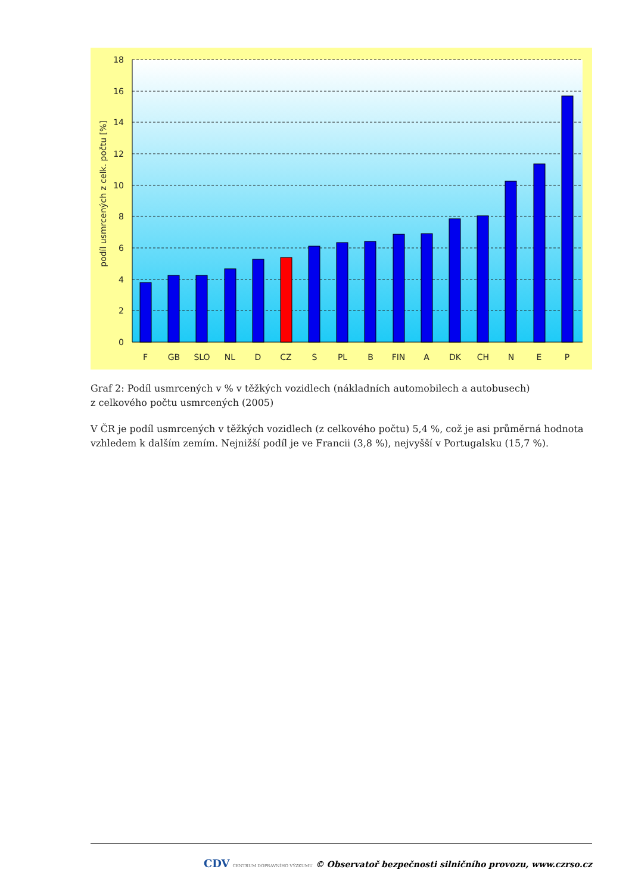18
16
14
12
10
8
6
4
2
0
podíl usmrcených z celk. počtu [%]
F
GB
SLO
NL
D
CZ
S
PL
B
FIN
A
DK
CH
N
E
P
Graf 2: Podíl usmrcených v % v těžkých vozidlech (nákladních automobilech a autobusech)
z celkového počtu usmrcených (2005)
V ČR je podíl usmrcených v těžkých vozidlech (z celkového počtu) 5,4 %, což je asi průměrná hodnota vzhledem k dalším zemím. Nejnižší podíl je ve Francii (3,8 %), nejvyšší v Portugalsku (15,7 %).
CDV CENTRUM DOPRAVNÍHO VÝZKUMU © Observatoř bezpečnosti silničního provozu, www.czrso.cz